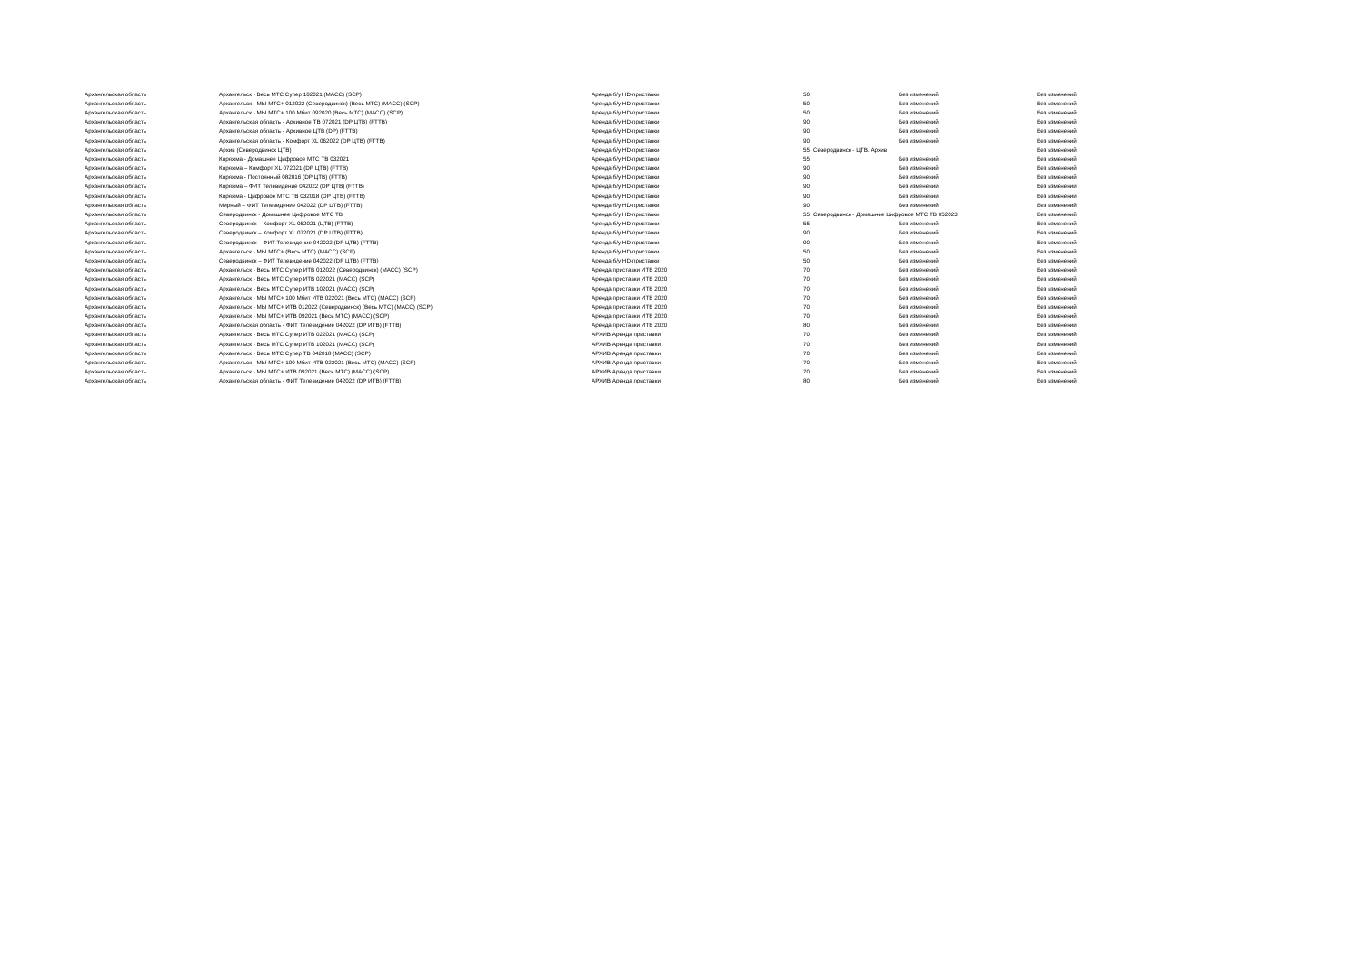| Архангельская область | Архангельск - Весь МТС Супер 102021 (МАСС) (SCP) | Аренда б/у HD-приставки | 50 | Без изменений | Без изменений |
| Архангельская область | Архангельск - МЫ МТС+ 012022 (Северодвинск) (Весь МТС) (МАСС) (SCP) | Аренда б/у HD-приставки | 50 | Без изменений | Без изменений |
| Архангельская область | Архангельск - МЫ МТС+ 100 Мбит 092020 (Весь МТС) (МАСС) (SCP) | Аренда б/у HD-приставки | 50 | Без изменений | Без изменений |
| Архангельская область | Архангельская область - Архивное ТВ 072021 (DP ЦТВ) (FTTB) | Аренда б/у HD-приставки | 90 | Без изменений | Без изменений |
| Архангельская область | Архангельская область - Архивное ЦТВ (DP) (FTTB) | Аренда б/у HD-приставки | 90 | Без изменений | Без изменений |
| Архангельская область | Архангельская область - Комфорт XL 062022 (DP ЦТВ) (FTTB) | Аренда б/у HD-приставки | 90 | Без изменений | Без изменений |
| Архангельская область | Архив (Северодвинск ЦТВ) | Аренда б/у HD-приставки | 55 | Северодвинск - ЦТВ. Архив | Без изменений |
| Архангельская область | Коряжма - Домашнее Цифровое МТС ТВ 032021 | Аренда б/у HD-приставки | 55 | Без изменений | Без изменений |
| Архангельская область | Коряжма – Комфорт XL 072021 (DP ЦТВ) (FTTB) | Аренда б/у HD-приставки | 90 | Без изменений | Без изменений |
| Архангельская область | Коряжма - Постоянный 082016 (DP ЦТВ) (FTTB) | Аренда б/у HD-приставки | 90 | Без изменений | Без изменений |
| Архангельская область | Коряжма – ФИТ Телевидение 042022 (DP ЦТВ) (FTTB) | Аренда б/у HD-приставки | 90 | Без изменений | Без изменений |
| Архангельская область | Коряжма - Цифровое МТС ТВ 032018 (DP ЦТВ) (FTTB) | Аренда б/у HD-приставки | 90 | Без изменений | Без изменений |
| Архангельская область | Мирный – ФИТ Телевидение 042022 (DP ЦТВ) (FTTB) | Аренда б/у HD-приставки | 90 | Без изменений | Без изменений |
| Архангельская область | Северодвинск - Домашнее Цифровое МТС ТВ | Аренда б/у HD-приставки | 55 | Северодвинск - Домашнее Цифровое МТС ТВ 052023 | Без изменений |
| Архангельская область | Северодвинск – Комфорт XL 052021 (ЦТВ) (FTTB) | Аренда б/у HD-приставки | 55 | Без изменений | Без изменений |
| Архангельская область | Северодвинск – Комфорт XL 072021 (DP ЦТВ) (FTTB) | Аренда б/у HD-приставки | 90 | Без изменений | Без изменений |
| Архангельская область | Северодвинск – ФИТ Телевидение 042022 (DP ЦТВ) (FTTB) | Аренда б/у HD-приставки | 90 | Без изменений | Без изменений |
| Архангельская область | Архангельск - МЫ МТС+ (Весь МТС) (МАСС) (SCP) | Аренда б/у HD-приставки | 50 | Без изменений | Без изменений |
| Архангельская область | Северодвинск – ФИТ Телевидение 042022 (DP ЦТВ) (FTTB) | Аренда б/у HD-приставки | 50 | Без изменений | Без изменений |
| Архангельская область | Архангельск - Весь МТС Супер ИТВ 012022 (Северодвинск) (МАСС) (SCP) | Аренда приставки ИТВ 2020 | 70 | Без изменений | Без изменений |
| Архангельская область | Архангельск - Весь МТС Супер ИТВ 022021 (МАСС) (SCP) | Аренда приставки ИТВ 2020 | 70 | Без изменений | Без изменений |
| Архангельская область | Архангельск - Весь МТС Супер ИТВ 102021 (МАСС) (SCP) | Аренда приставки ИТВ 2020 | 70 | Без изменений | Без изменений |
| Архангельская область | Архангельск - МЫ МТС+ 100 Мбит ИТВ 022021 (Весь МТС) (МАСС) (SCP) | Аренда приставки ИТВ 2020 | 70 | Без изменений | Без изменений |
| Архангельская область | Архангельск - МЫ МТС+ ИТВ 012022 (Северодвинск) (Весь МТС) (МАСС) (SCP) | Аренда приставки ИТВ 2020 | 70 | Без изменений | Без изменений |
| Архангельская область | Архангельск - МЫ МТС+ ИТВ 092021 (Весь МТС) (МАСС) (SCP) | Аренда приставки ИТВ 2020 | 70 | Без изменений | Без изменений |
| Архангельская область | Архангельская область - ФИТ Телевидение 042022 (DP ИТВ) (FTTB) | Аренда приставки ИТВ 2020 | 80 | Без изменений | Без изменений |
| Архангельская область | Архангельск - Весь МТС Супер ИТВ 022021 (МАСС) (SCP) | АРХИВ Аренда приставки | 70 | Без изменений | Без изменений |
| Архангельская область | Архангельск - Весь МТС Супер ИТВ 102021 (МАСС) (SCP) | АРХИВ Аренда приставки | 70 | Без изменений | Без изменений |
| Архангельская область | Архангельск - Весь МТС Супер ТВ 042018 (МАСС) (SCP) | АРХИВ Аренда приставки | 70 | Без изменений | Без изменений |
| Архангельская область | Архангельск - МЫ МТС+ 100 Мбит ИТВ 022021 (Весь МТС) (МАСС) (SCP) | АРХИВ Аренда приставки | 70 | Без изменений | Без изменений |
| Архангельская область | Архангельск - МЫ МТС+ ИТВ 092021 (Весь МТС) (МАСС) (SCP) | АРХИВ Аренда приставки | 70 | Без изменений | Без изменений |
| Архангельская область | Архангельская область - ФИТ Телевидение 042022 (DP ИТВ) (FTTB) | АРХИВ Аренда приставки | 80 | Без изменений | Без изменений |